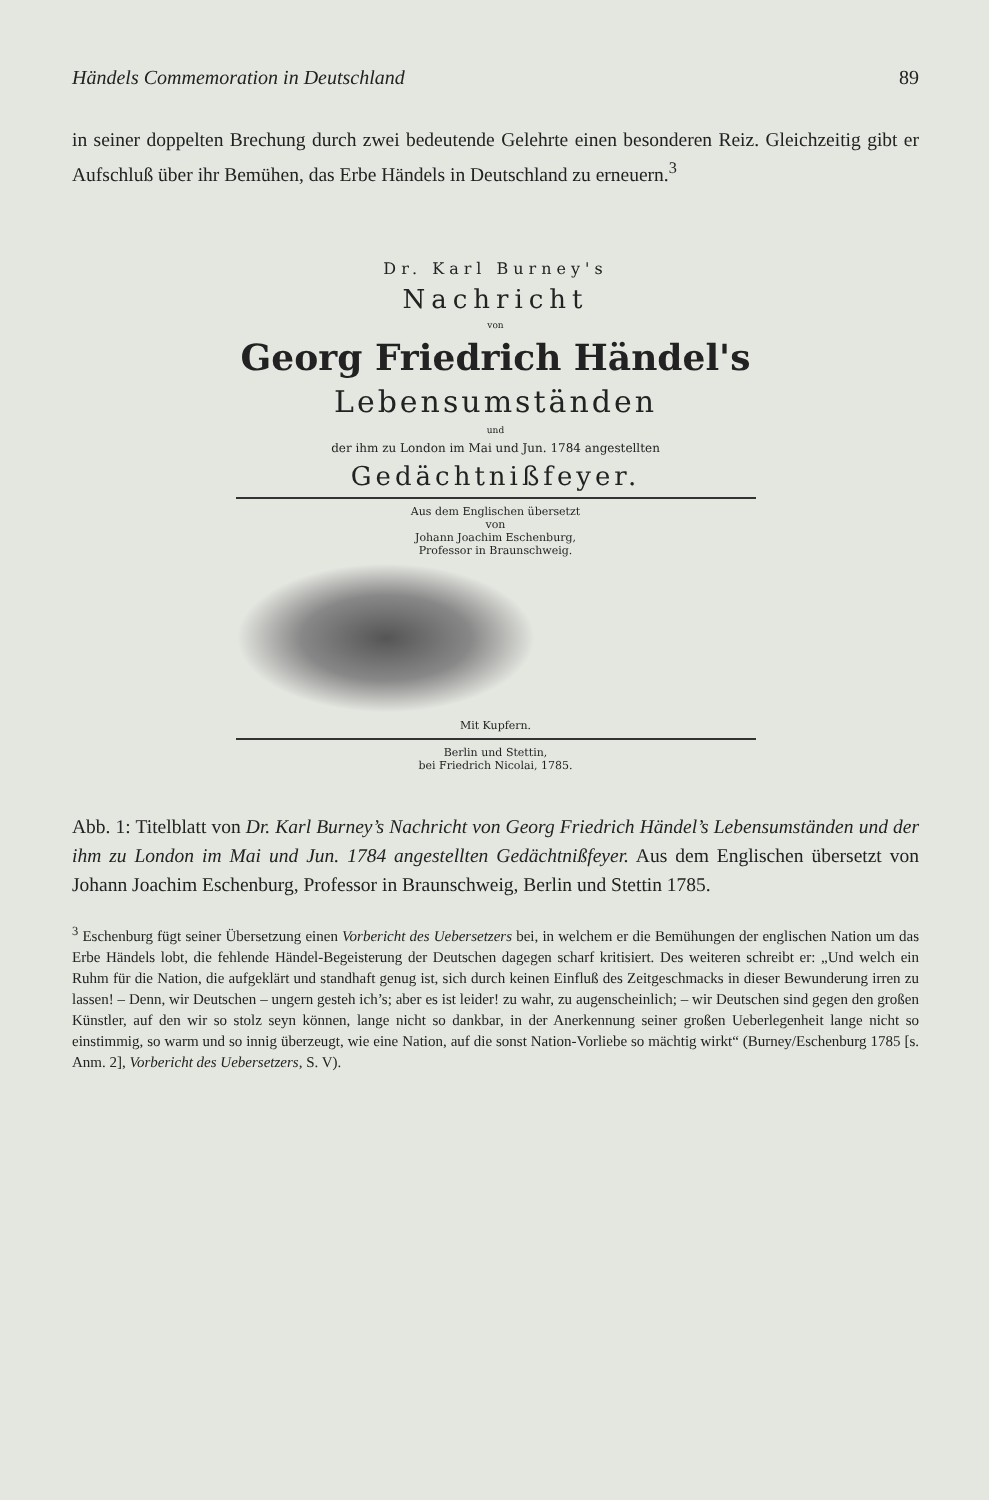Händels Commemoration in Deutschland 89
in seiner doppelten Brechung durch zwei bedeutende Gelehrte einen besonderen Reiz. Gleichzeitig gibt er Aufschluß über ihr Bemühen, das Erbe Händels in Deutschland zu erneuern.<sup>3</sup>
Dr. Karl Burney's
Nachricht
von
Georg Friedrich Händel's
Lebensumständen
und
der ihm zu London im Mai und Jun. 1784 angestellten
Gedächtnißfeyer.
Aus dem Englischen übersetzt
von
Johann Joachim Eschenburg,
Professor in Braunschweig.
Mit Kupfern.
Berlin und Stettin,
bei Friedrich Nicolai, 1785.
Abb. 1: Titelblatt von Dr. Karl Burney’s Nachricht von Georg Friedrich Händel’s Lebensumständen und der ihm zu London im Mai und Jun. 1784 angestellten Gedächtnißfeyer. Aus dem Englischen übersetzt von Johann Joachim Eschenburg, Professor in Braunschweig, Berlin und Stettin 1785.
<sup>3</sup> Eschenburg fügt seiner Übersetzung einen Vorbericht des Uebersetzers bei, in welchem er die Bemühungen der englischen Nation um das Erbe Händels lobt, die fehlende Händel-Begeisterung der Deutschen dagegen scharf kritisiert. Des weiteren schreibt er: „Und welch ein Ruhm für die Nation, die aufgeklärt und standhaft genug ist, sich durch keinen Einfluß des Zeitgeschmacks in dieser Bewunderung irren zu lassen! – Denn, wir Deutschen – ungern gesteh ich’s; aber es ist leider! zu wahr, zu augenscheinlich; – wir Deutschen sind gegen den großen Künstler, auf den wir so stolz seyn können, lange nicht so dankbar, in der Anerkennung seiner großen Ueberlegenheit lange nicht so einstimmig, so warm und so innig überzeugt, wie eine Nation, auf die sonst Nation-Vorliebe so mächtig wirkt“ (Burney/Eschenburg 1785 [s. Anm. 2], Vorbericht des Uebersetzers, S. V).